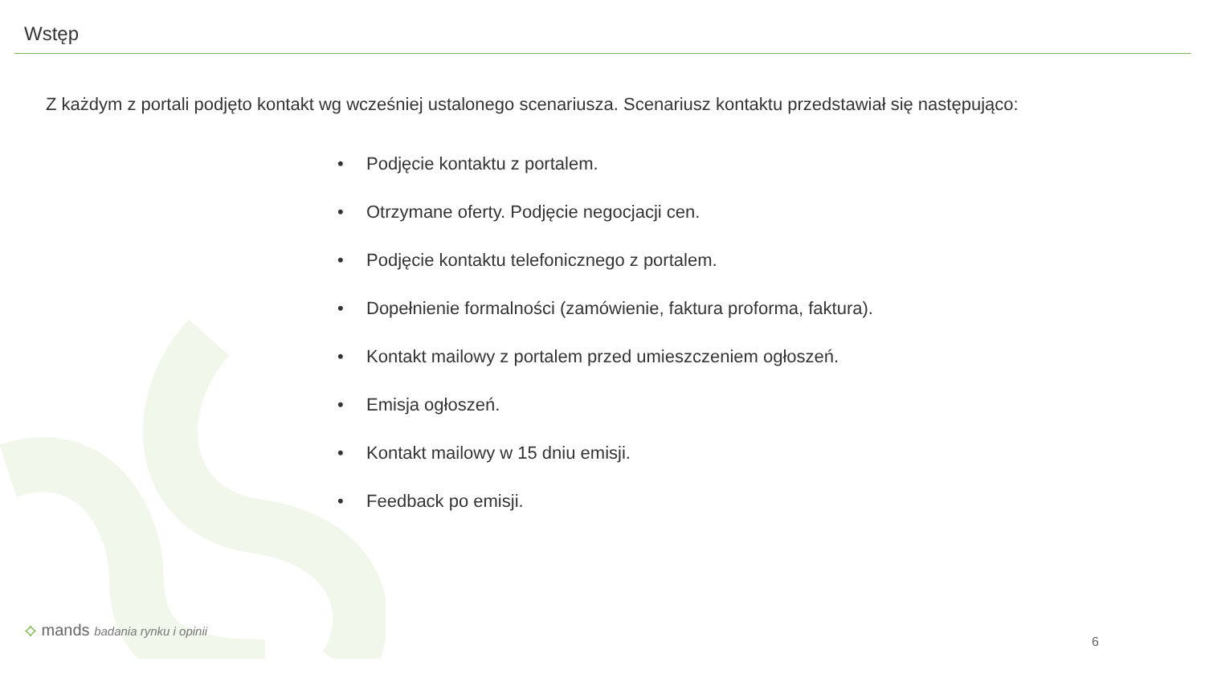Wstęp
Z każdym z portali podjęto kontakt wg wcześniej ustalonego scenariusza. Scenariusz kontaktu przedstawiał się następująco:
• Podjęcie kontaktu z portalem.
• Otrzymane oferty. Podjęcie negocjacji cen.
• Podjęcie kontaktu telefonicznego z portalem.
• Dopełnienie formalności (zamówienie, faktura proforma, faktura).
• Kontakt mailowy z portalem przed umieszczeniem ogłoszeń.
• Emisja ogłoszeń.
• Kontakt mailowy w 15 dniu emisji.
• Feedback po emisji.
⟡ mands badania rynku i opinii
6